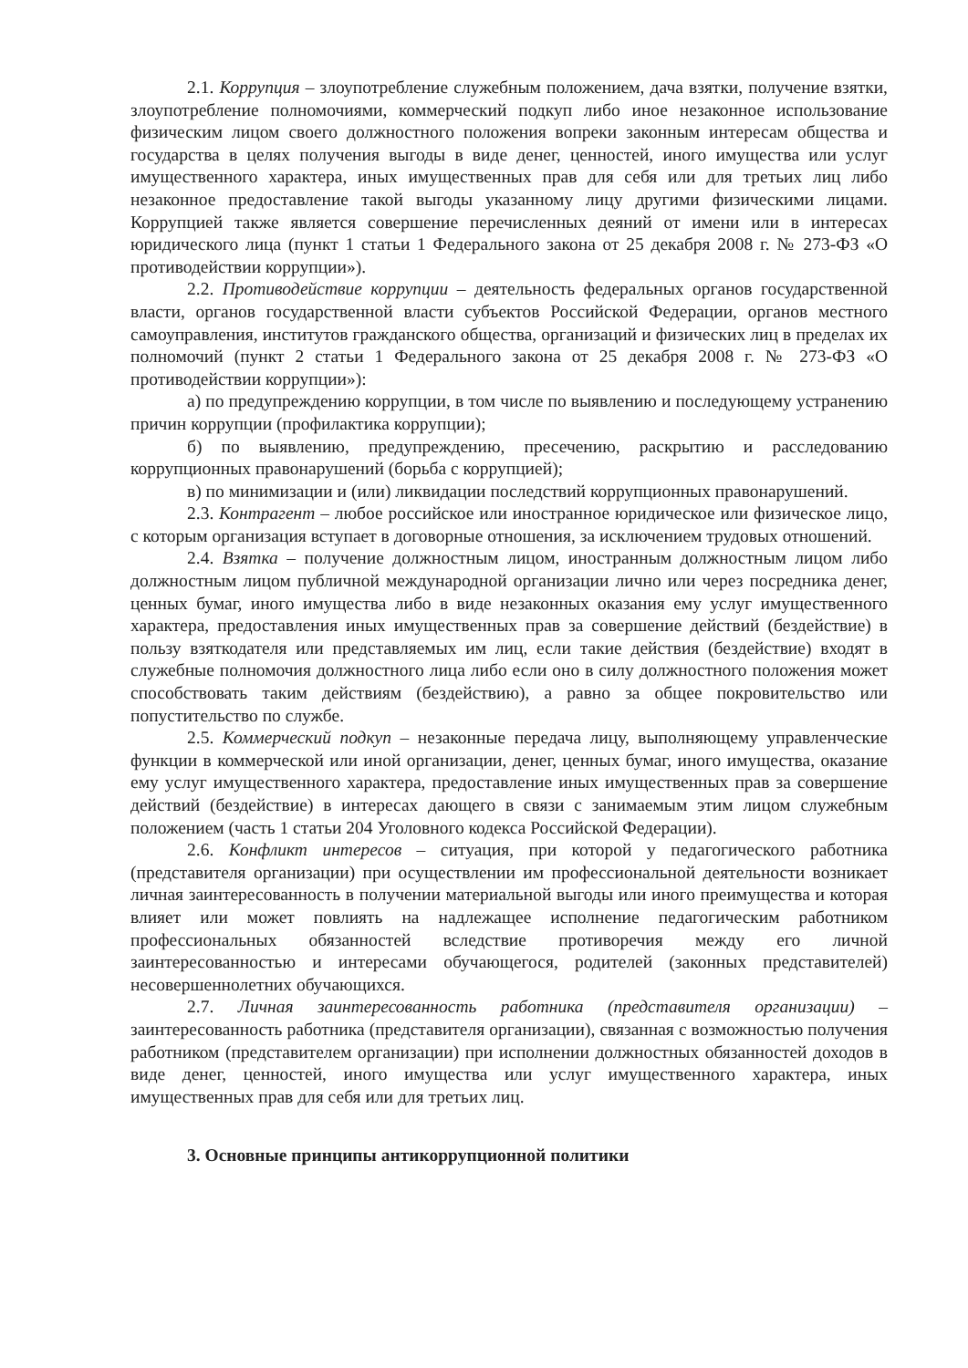2.1. Коррупция – злоупотребление служебным положением, дача взятки, получение взятки, злоупотребление полномочиями, коммерческий подкуп либо иное незаконное использование физическим лицом своего должностного положения вопреки законным интересам общества и государства в целях получения выгоды в виде денег, ценностей, иного имущества или услуг имущественного характера, иных имущественных прав для себя или для третьих лиц либо незаконное предоставление такой выгоды указанному лицу другими физическими лицами. Коррупцией также является совершение перечисленных деяний от имени или в интересах юридического лица (пункт 1 статьи 1 Федерального закона от 25 декабря 2008 г. № 273-ФЗ «О противодействии коррупции»).
2.2. Противодействие коррупции – деятельность федеральных органов государственной власти, органов государственной власти субъектов Российской Федерации, органов местного самоуправления, институтов гражданского общества, организаций и физических лиц в пределах их полномочий (пункт 2 статьи 1 Федерального закона от 25 декабря 2008 г. № 273-ФЗ «О противодействии коррупции»):
а) по предупреждению коррупции, в том числе по выявлению и последующему устранению причин коррупции (профилактика коррупции);
б) по выявлению, предупреждению, пресечению, раскрытию и расследованию коррупционных правонарушений (борьба с коррупцией);
в) по минимизации и (или) ликвидации последствий коррупционных правонарушений.
2.3. Контрагент – любое российское или иностранное юридическое или физическое лицо, с которым организация вступает в договорные отношения, за исключением трудовых отношений.
2.4. Взятка – получение должностным лицом, иностранным должностным лицом либо должностным лицом публичной международной организации лично или через посредника денег, ценных бумаг, иного имущества либо в виде незаконных оказания ему услуг имущественного характера, предоставления иных имущественных прав за совершение действий (бездействие) в пользу взяткодателя или представляемых им лиц, если такие действия (бездействие) входят в служебные полномочия должностного лица либо если оно в силу должностного положения может способствовать таким действиям (бездействию), а равно за общее покровительство или попустительство по службе.
2.5. Коммерческий подкуп – незаконные передача лицу, выполняющему управленческие функции в коммерческой или иной организации, денег, ценных бумаг, иного имущества, оказание ему услуг имущественного характера, предоставление иных имущественных прав за совершение действий (бездействие) в интересах дающего в связи с занимаемым этим лицом служебным положением (часть 1 статьи 204 Уголовного кодекса Российской Федерации).
2.6. Конфликт интересов – ситуация, при которой у педагогического работника (представителя организации) при осуществлении им профессиональной деятельности возникает личная заинтересованность в получении материальной выгоды или иного преимущества и которая влияет или может повлиять на надлежащее исполнение педагогическим работником профессиональных обязанностей вследствие противоречия между его личной заинтересованностью и интересами обучающегося, родителей (законных представителей) несовершеннолетних обучающихся.
2.7. Личная заинтересованность работника (представителя организации) – заинтересованность работника (представителя организации), связанная с возможностью получения работником (представителем организации) при исполнении должностных обязанностей доходов в виде денег, ценностей, иного имущества или услуг имущественного характера, иных имущественных прав для себя или для третьих лиц.
3. Основные принципы антикоррупционной политики